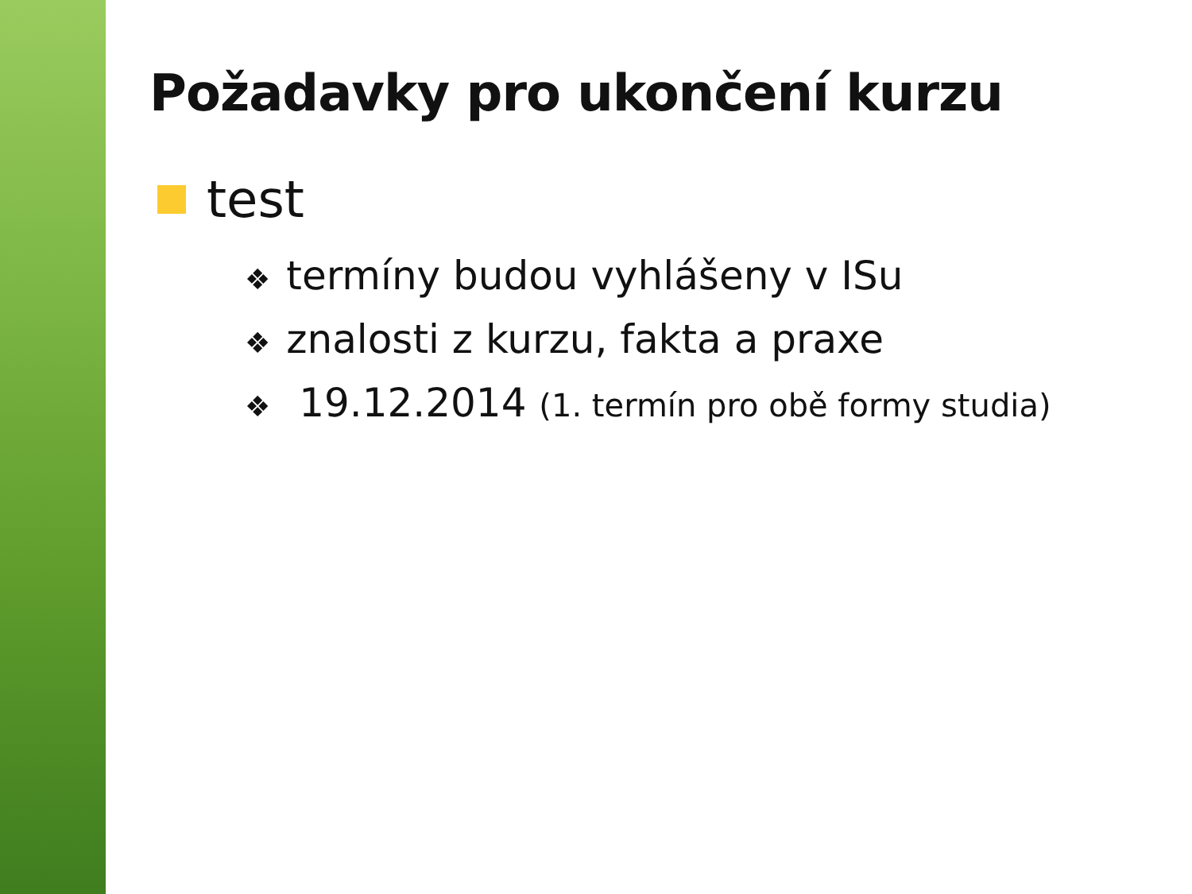Požadavky pro ukončení kurzu
test
❖ termíny budou vyhlášeny v ISu
❖ znalosti z kurzu, fakta a praxe
❖ 19.12.2014 (1. termín pro obě formy studia)